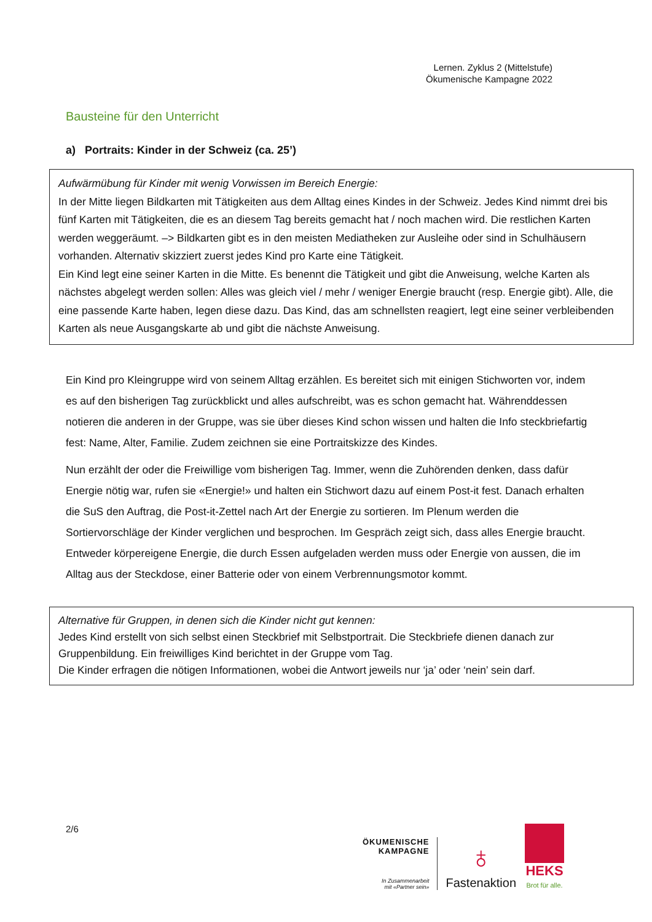Lernen. Zyklus 2 (Mittelstufe)
Ökumenische Kampagne 2022
Bausteine für den Unterricht
a) Portraits: Kinder in der Schweiz (ca. 25’)
Aufwärmübung für Kinder mit wenig Vorwissen im Bereich Energie:
In der Mitte liegen Bildkarten mit Tätigkeiten aus dem Alltag eines Kindes in der Schweiz. Jedes Kind nimmt drei bis fünf Karten mit Tätigkeiten, die es an diesem Tag bereits gemacht hat / noch machen wird. Die restlichen Karten werden weggeräumt. –> Bildkarten gibt es in den meisten Mediatheken zur Ausleihe oder sind in Schulhäusern vorhanden. Alternativ skizziert zuerst jedes Kind pro Karte eine Tätigkeit.
Ein Kind legt eine seiner Karten in die Mitte. Es benennt die Tätigkeit und gibt die Anweisung, welche Karten als nächstes abgelegt werden sollen: Alles was gleich viel / mehr / weniger Energie braucht (resp. Energie gibt). Alle, die eine passende Karte haben, legen diese dazu. Das Kind, das am schnellsten reagiert, legt eine seiner verbleibenden Karten als neue Ausgangskarte ab und gibt die nächste Anweisung.
Ein Kind pro Kleingruppe wird von seinem Alltag erzählen. Es bereitet sich mit einigen Stichworten vor, indem es auf den bisherigen Tag zurückblickt und alles aufschreibt, was es schon gemacht hat. Währenddessen notieren die anderen in der Gruppe, was sie über dieses Kind schon wissen und halten die Info steckbriefartig fest: Name, Alter, Familie. Zudem zeichnen sie eine Portraitskizze des Kindes.
Nun erzählt der oder die Freiwillige vom bisherigen Tag. Immer, wenn die Zuhörenden denken, dass dafür Energie nötig war, rufen sie «Energie!» und halten ein Stichwort dazu auf einem Post-it fest. Danach erhalten die SuS den Auftrag, die Post-it-Zettel nach Art der Energie zu sortieren. Im Plenum werden die Sortiervorschläge der Kinder verglichen und besprochen. Im Gespräch zeigt sich, dass alles Energie braucht. Entweder körpereigene Energie, die durch Essen aufgeladen werden muss oder Energie von aussen, die im Alltag aus der Steckdose, einer Batterie oder von einem Verbrennungsmotor kommt.
Alternative für Gruppen, in denen sich die Kinder nicht gut kennen:
Jedes Kind erstellt von sich selbst einen Steckbrief mit Selbstportrait. Die Steckbriefe dienen danach zur Gruppenbildung. Ein freiwilliges Kind berichtet in der Gruppe vom Tag.
Die Kinder erfragen die nötigen Informationen, wobei die Antwort jeweils nur ‘ja’ oder ‘nein’ sein darf.
2/6
ÖKUMENISCHE
KAMPAGNE
In Zusammenarbeit
mit «Partner sein»
♁
Fastenaktion
HEKS
Brot für alle.